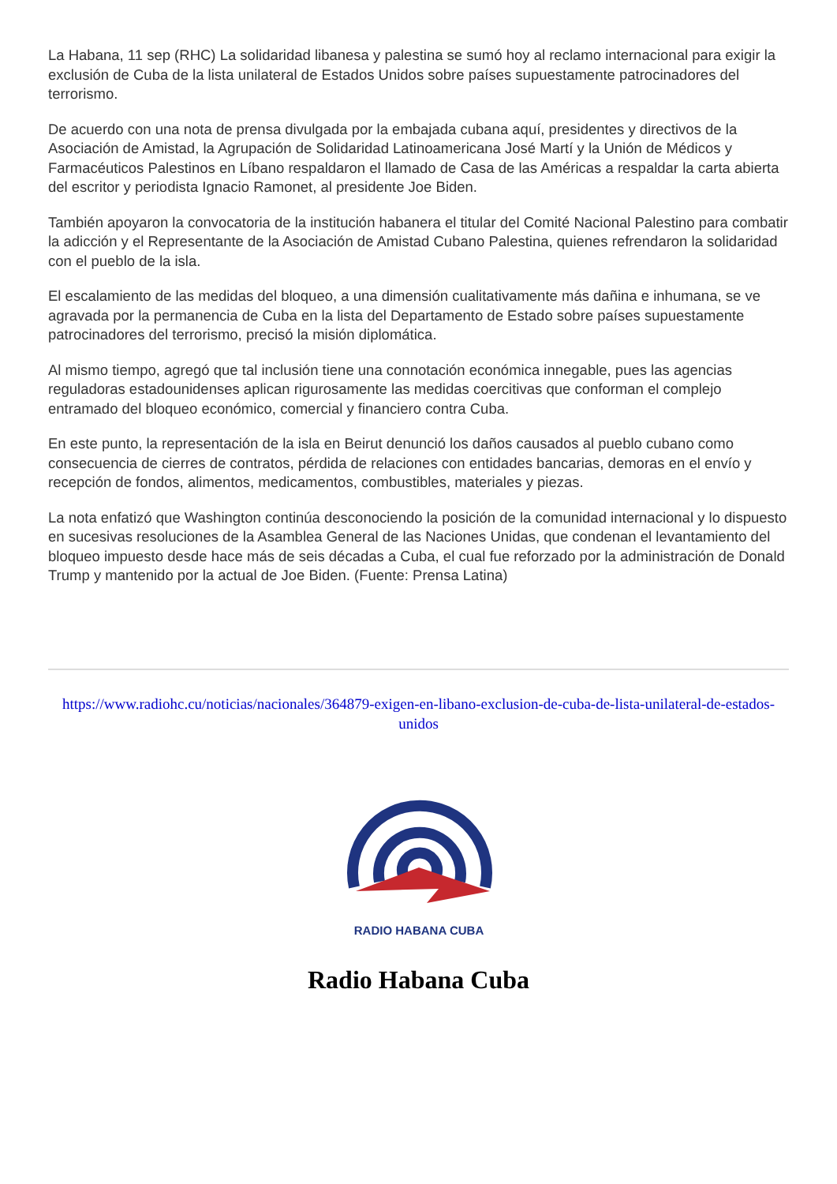La Habana, 11 sep (RHC) La solidaridad libanesa y palestina se sumó hoy al reclamo internacional para exigir la exclusión de Cuba de la lista unilateral de Estados Unidos sobre países supuestamente patrocinadores del terrorismo.
De acuerdo con una nota de prensa divulgada por la embajada cubana aquí, presidentes y directivos de la Asociación de Amistad, la Agrupación de Solidaridad Latinoamericana José Martí y la Unión de Médicos y Farmacéuticos Palestinos en Líbano respaldaron el llamado de Casa de las Américas a respaldar la carta abierta del escritor y periodista Ignacio Ramonet, al presidente Joe Biden.
También apoyaron la convocatoria de la institución habanera el titular del Comité Nacional Palestino para combatir la adicción y el Representante de la Asociación de Amistad Cubano Palestina, quienes refrendaron la solidaridad con el pueblo de la isla.
El escalamiento de las medidas del bloqueo, a una dimensión cualitativamente más dañina e inhumana, se ve agravada por la permanencia de Cuba en la lista del Departamento de Estado sobre países supuestamente patrocinadores del terrorismo, precisó la misión diplomática.
Al mismo tiempo, agregó que tal inclusión tiene una connotación económica innegable, pues las agencias reguladoras estadounidenses aplican rigurosamente las medidas coercitivas que conforman el complejo entramado del bloqueo económico, comercial y financiero contra Cuba.
En este punto, la representación de la isla en Beirut denunció los daños causados al pueblo cubano como consecuencia de cierres de contratos, pérdida de relaciones con entidades bancarias, demoras en el envío y recepción de fondos, alimentos, medicamentos, combustibles, materiales y piezas.
La nota enfatizó que Washington continúa desconociendo la posición de la comunidad internacional y lo dispuesto en sucesivas resoluciones de la Asamblea General de las Naciones Unidas, que condenan el levantamiento del bloqueo impuesto desde hace más de seis décadas a Cuba, el cual fue reforzado por la administración de Donald Trump y mantenido por la actual de Joe Biden. (Fuente: Prensa Latina)
https://www.radiohc.cu/noticias/nacionales/364879-exigen-en-libano-exclusion-de-cuba-de-lista-unilateral-de-estados-unidos
RADIO HABANA CUBA
Radio Habana Cuba